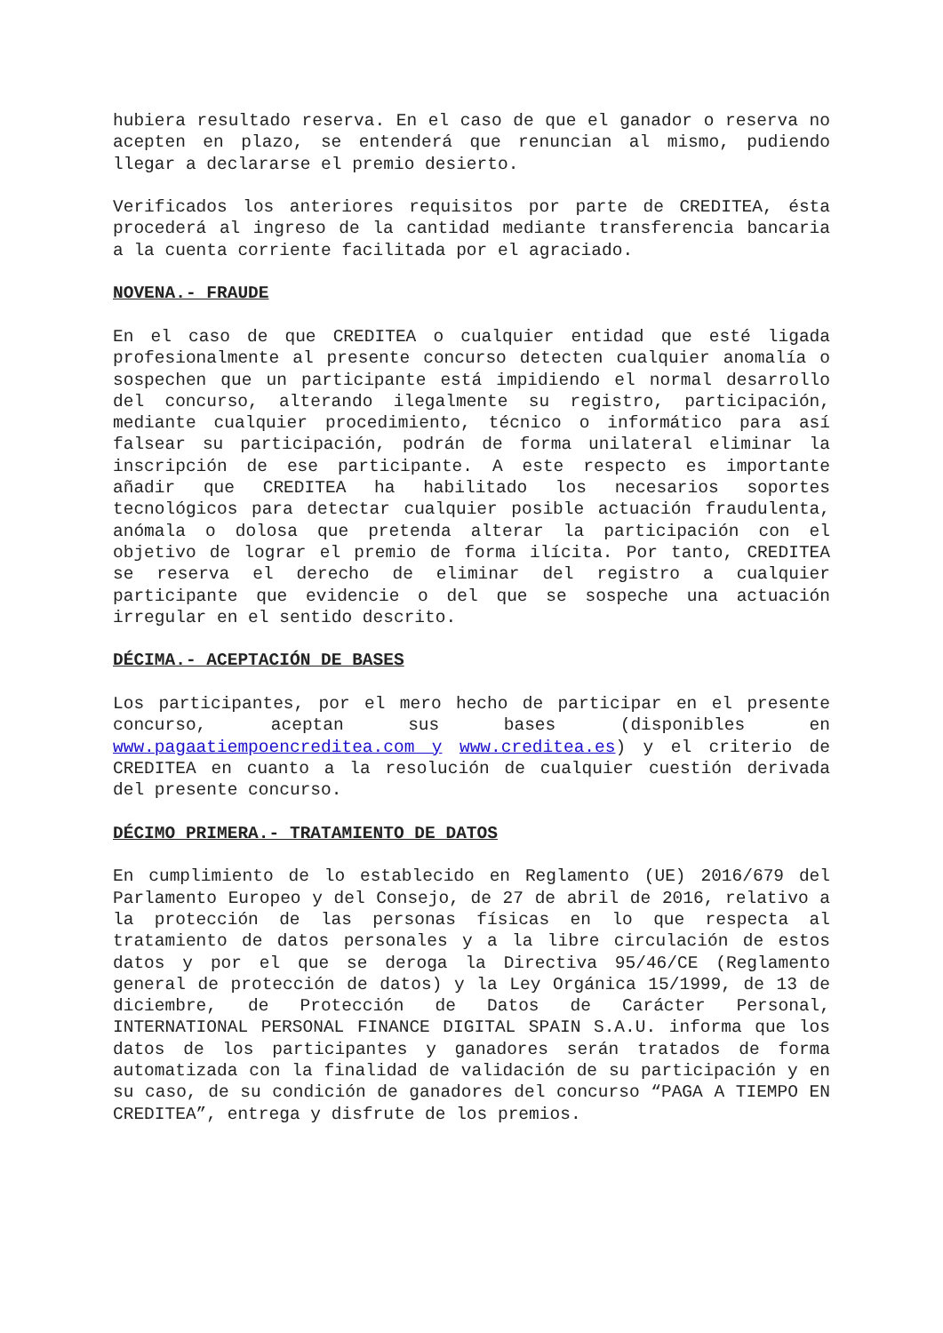hubiera resultado reserva. En el caso de que el ganador o reserva no acepten en plazo, se entenderá que renuncian al mismo, pudiendo llegar a declararse el premio desierto.
Verificados los anteriores requisitos por parte de CREDITEA, ésta procederá al ingreso de la cantidad mediante transferencia bancaria a la cuenta corriente facilitada por el agraciado.
NOVENA.- FRAUDE
En el caso de que CREDITEA o cualquier entidad que esté ligada profesionalmente al presente concurso detecten cualquier anomalía o sospechen que un participante está impidiendo el normal desarrollo del concurso, alterando ilegalmente su registro, participación, mediante cualquier procedimiento, técnico o informático para así falsear su participación, podrán de forma unilateral eliminar la inscripción de ese participante. A este respecto es importante añadir que CREDITEA ha habilitado los necesarios soportes tecnológicos para detectar cualquier posible actuación fraudulenta, anómala o dolosa que pretenda alterar la participación con el objetivo de lograr el premio de forma ilícita. Por tanto, CREDITEA se reserva el derecho de eliminar del registro a cualquier participante que evidencie o del que se sospeche una actuación irregular en el sentido descrito.
DÉCIMA.- ACEPTACIÓN DE BASES
Los participantes, por el mero hecho de participar en el presente concurso, aceptan sus bases (disponibles en www.pagaatiempoencreditea.com y www.creditea.es) y el criterio de CREDITEA en cuanto a la resolución de cualquier cuestión derivada del presente concurso.
DÉCIMO PRIMERA.- TRATAMIENTO DE DATOS
En cumplimiento de lo establecido en Reglamento (UE) 2016/679 del Parlamento Europeo y del Consejo, de 27 de abril de 2016, relativo a la protección de las personas físicas en lo que respecta al tratamiento de datos personales y a la libre circulación de estos datos y por el que se deroga la Directiva 95/46/CE (Reglamento general de protección de datos) y la Ley Orgánica 15/1999, de 13 de diciembre, de Protección de Datos de Carácter Personal, INTERNATIONAL PERSONAL FINANCE DIGITAL SPAIN S.A.U. informa que los datos de los participantes y ganadores serán tratados de forma automatizada con la finalidad de validación de su participación y en su caso, de su condición de ganadores del concurso “PAGA A TIEMPO EN CREDITEA”, entrega y disfrute de los premios.